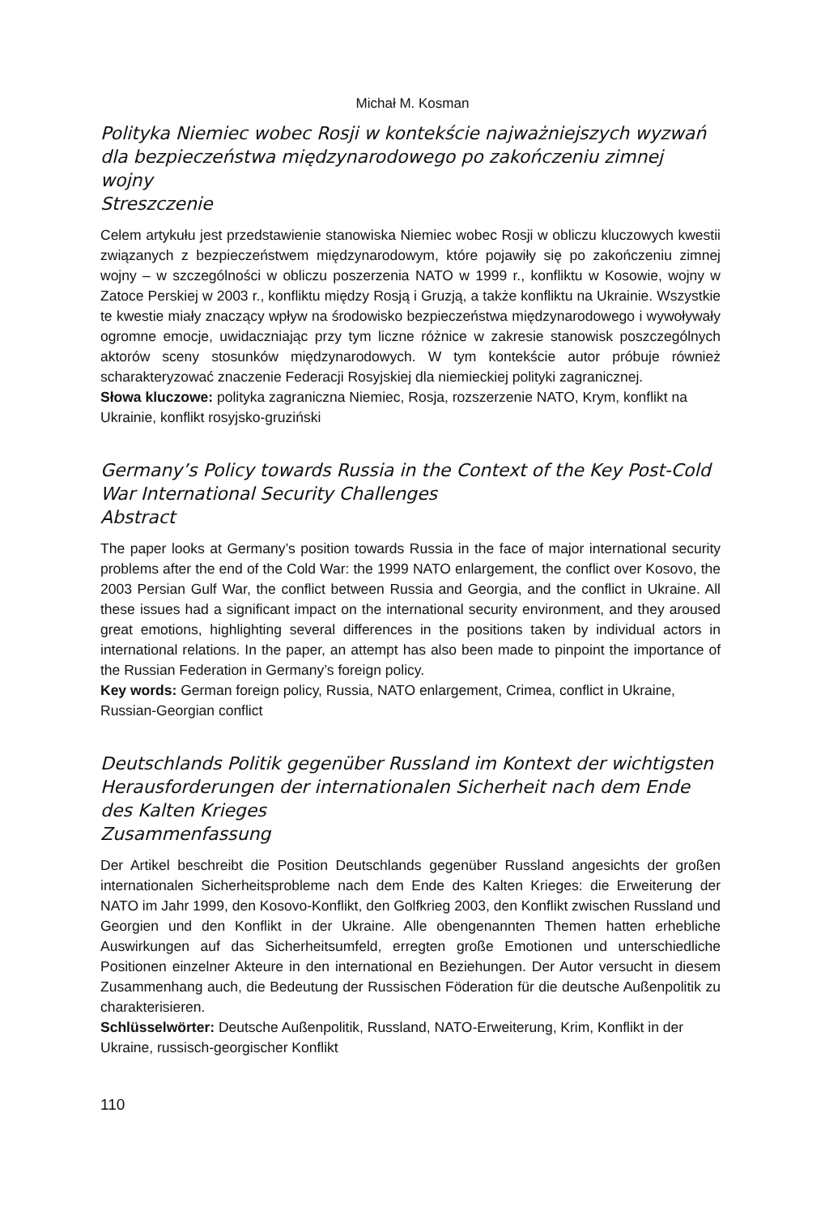Michał M. Kosman
Polityka Niemiec wobec Rosji w kontekście najważniejszych wyzwań dla bezpieczeństwa międzynarodowego po zakończeniu zimnej wojny
Streszczenie
Celem artykułu jest przedstawienie stanowiska Niemiec wobec Rosji w obliczu kluczowych kwestii związanych z bezpieczeństwem międzynarodowym, które pojawiły się po zakończeniu zimnej wojny – w szczególności w obliczu poszerzenia NATO w 1999 r., konfliktu w Kosowie, wojny w Zatoce Perskiej w 2003 r., konfliktu między Rosją i Gruzją, a także konfliktu na Ukrainie. Wszystkie te kwestie miały znaczący wpływ na środowisko bezpieczeństwa międzynarodowego i wywoływały ogromne emocje, uwidaczniając przy tym liczne różnice w zakresie stanowisk poszczególnych aktorów sceny stosunków międzynarodowych. W tym kontekście autor próbuje również scharakteryzować znaczenie Federacji Rosyjskiej dla niemieckiej polityki zagranicznej.
Słowa kluczowe: polityka zagraniczna Niemiec, Rosja, rozszerzenie NATO, Krym, konflikt na Ukrainie, konflikt rosyjsko-gruziński
Germany’s Policy towards Russia in the Context of the Key Post-Cold War International Security Challenges
Abstract
The paper looks at Germany’s position towards Russia in the face of major international security problems after the end of the Cold War: the 1999 NATO enlargement, the conflict over Kosovo, the 2003 Persian Gulf War, the conflict between Russia and Georgia, and the conflict in Ukraine. All these issues had a significant impact on the international security environment, and they aroused great emotions, highlighting several differences in the positions taken by individual actors in international relations. In the paper, an attempt has also been made to pinpoint the importance of the Russian Federation in Germany’s foreign policy.
Key words: German foreign policy, Russia, NATO enlargement, Crimea, conflict in Ukraine, Russian-Georgian conflict
Deutschlands Politik gegenüber Russland im Kontext der wichtigsten Herausforderungen der internationalen Sicherheit nach dem Ende des Kalten Krieges
Zusammenfassung
Der Artikel beschreibt die Position Deutschlands gegenüber Russland angesichts der großen internationalen Sicherheitsprobleme nach dem Ende des Kalten Krieges: die Erweiterung der NATO im Jahr 1999, den Kosovo-Konflikt, den Golfkrieg 2003, den Konflikt zwischen Russland und Georgien und den Konflikt in der Ukraine. Alle obengenannten Themen hatten erhebliche Auswirkungen auf das Sicherheitsumfeld, erregten große Emotionen und unterschiedliche Positionen einzelner Akteure in den international en Beziehungen. Der Autor versucht in diesem Zusammenhang auch, die Bedeutung der Russischen Föderation für die deutsche Außenpolitik zu charakterisieren.
Schlüsselwörter: Deutsche Außenpolitik, Russland, NATO-Erweiterung, Krim, Konflikt in der Ukraine, russisch-georgischer Konflikt
110